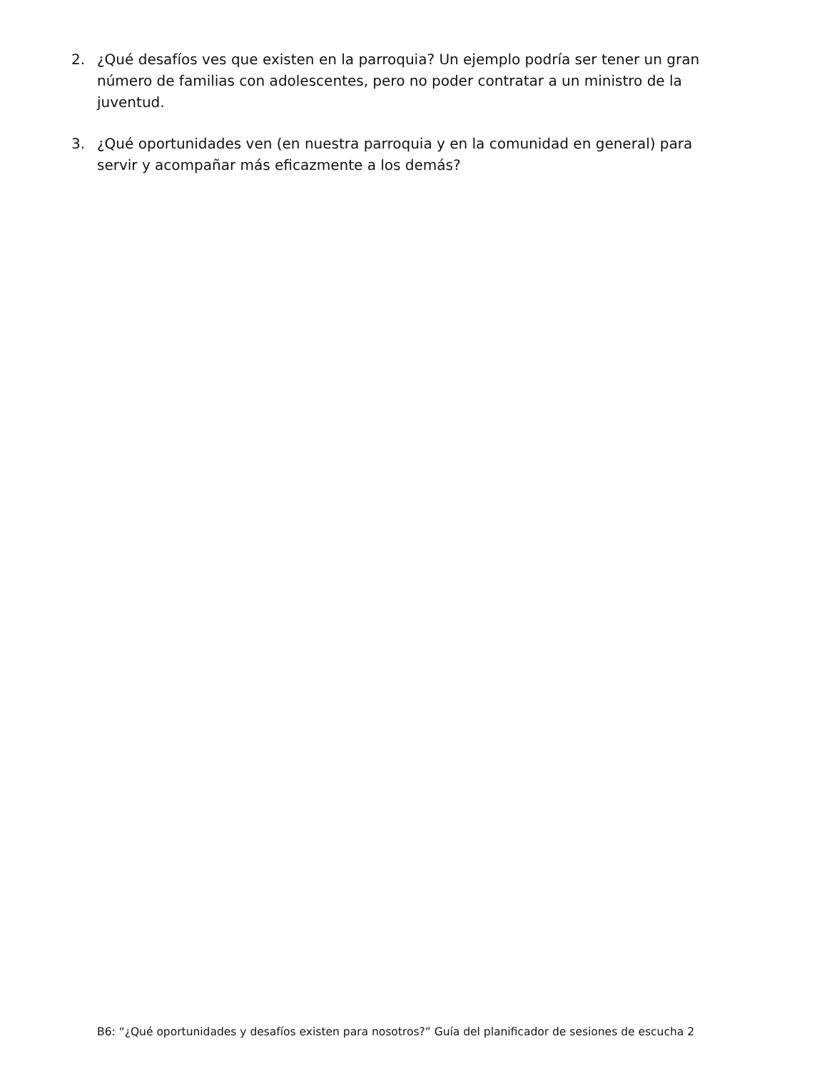2. ¿Qué desafíos ves que existen en la parroquia? Un ejemplo podría ser tener un gran número de familias con adolescentes, pero no poder contratar a un ministro de la juventud.
3. ¿Qué oportunidades ven (en nuestra parroquia y en la comunidad en general) para servir y acompañar más eficazmente a los demás?
B6: “¿Qué oportunidades y desafíos existen para nosotros?” Guía del planificador de sesiones de escucha 2